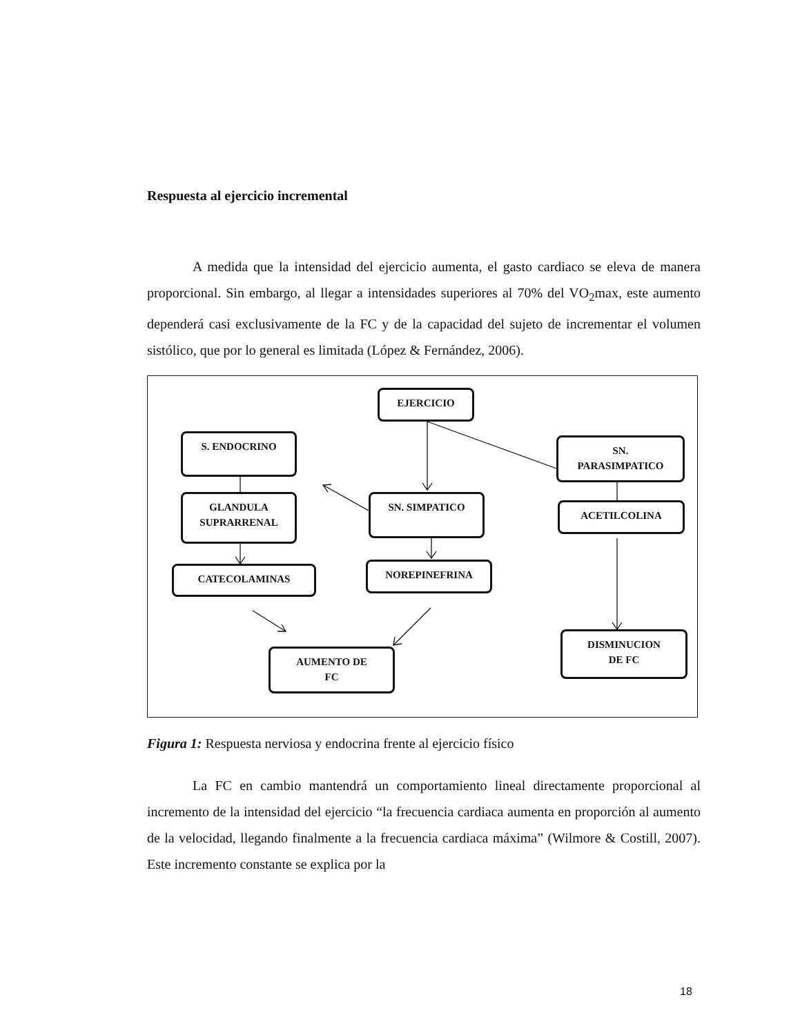Respuesta al ejercicio incremental
A medida que la intensidad del ejercicio aumenta, el gasto cardiaco se eleva de manera proporcional. Sin embargo, al llegar a intensidades superiores al 70% del VO<sub>2</sub>max, este aumento dependerá casi exclusivamente de la FC y de la capacidad del sujeto de incrementar el volumen sistólico, que por lo general es limitada (López & Fernández, 2006).
EJERCICIO
S. ENDOCRINO
SN.
PARASIMPATICO
GLANDULA
SUPRARRENAL
SN. SIMPATICO
ACETILCOLINA
CATECOLAMINAS NOREPINEFRINA
DISMINUCION
DE FC
AUMENTO DE
FC
Figura 1: Respuesta nerviosa y endocrina frente al ejercicio físico
La FC en cambio mantendrá un comportamiento lineal directamente proporcional al incremento de la intensidad del ejercicio “la frecuencia cardiaca aumenta en proporción al aumento de la velocidad, llegando finalmente a la frecuencia cardiaca máxima” (Wilmore & Costill, 2007). Este incremento constante se explica por la
18